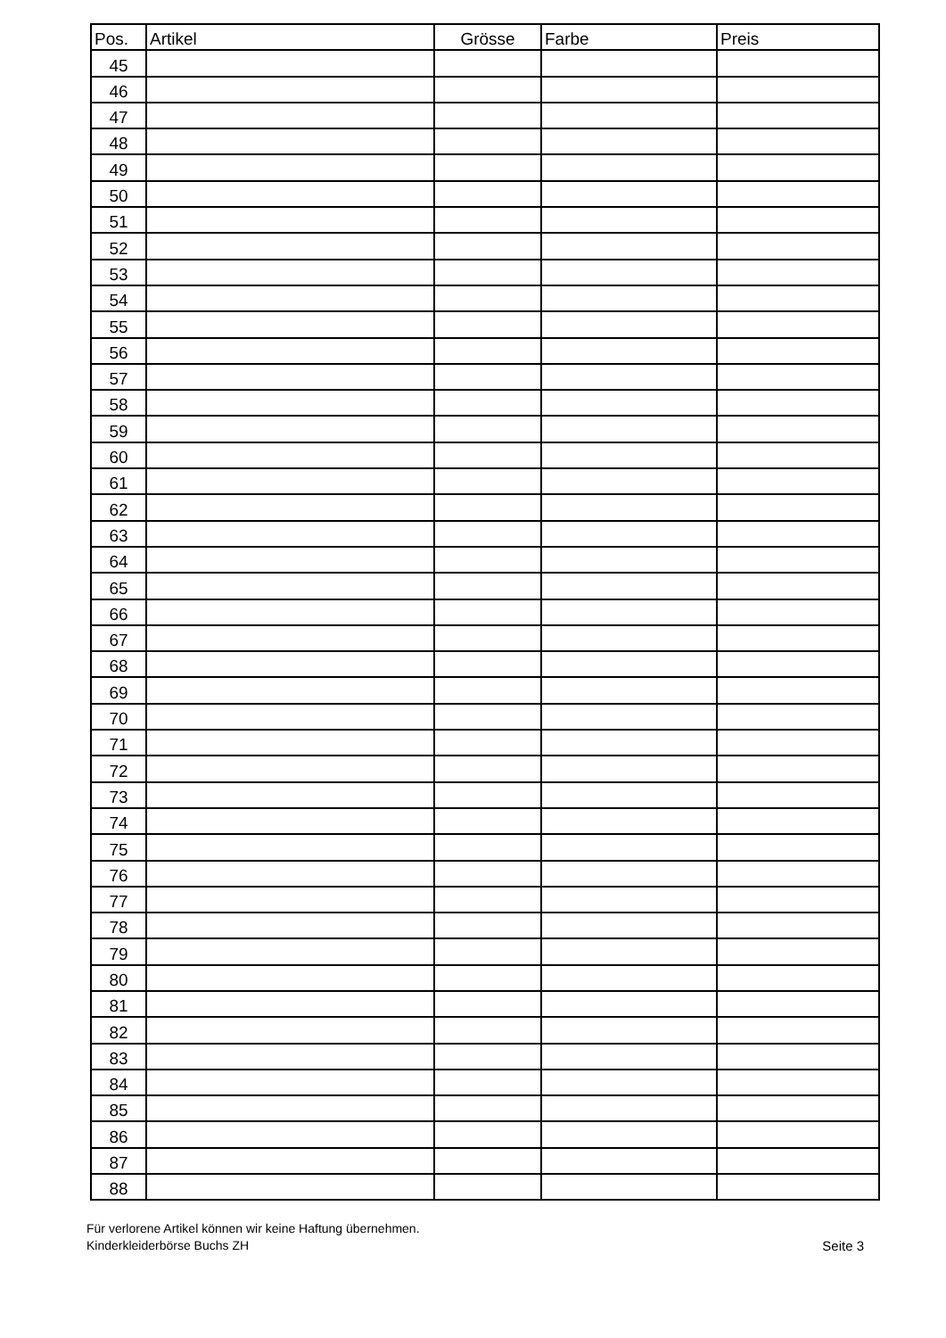| Pos. | Artikel | Grösse | Farbe | Preis |
| --- | --- | --- | --- | --- |
| 45 | | | | |
| 46 | | | | |
| 47 | | | | |
| 48 | | | | |
| 49 | | | | |
| 50 | | | | |
| 51 | | | | |
| 52 | | | | |
| 53 | | | | |
| 54 | | | | |
| 55 | | | | |
| 56 | | | | |
| 57 | | | | |
| 58 | | | | |
| 59 | | | | |
| 60 | | | | |
| 61 | | | | |
| 62 | | | | |
| 63 | | | | |
| 64 | | | | |
| 65 | | | | |
| 66 | | | | |
| 67 | | | | |
| 68 | | | | |
| 69 | | | | |
| 70 | | | | |
| 71 | | | | |
| 72 | | | | |
| 73 | | | | |
| 74 | | | | |
| 75 | | | | |
| 76 | | | | |
| 77 | | | | |
| 78 | | | | |
| 79 | | | | |
| 80 | | | | |
| 81 | | | | |
| 82 | | | | |
| 83 | | | | |
| 84 | | | | |
| 85 | | | | |
| 86 | | | | |
| 87 | | | | |
| 88 | | | | |
Für verlorene Artikel können wir keine Haftung übernehmen.
Kinderkleiderbörse Buchs ZH
Seite 3